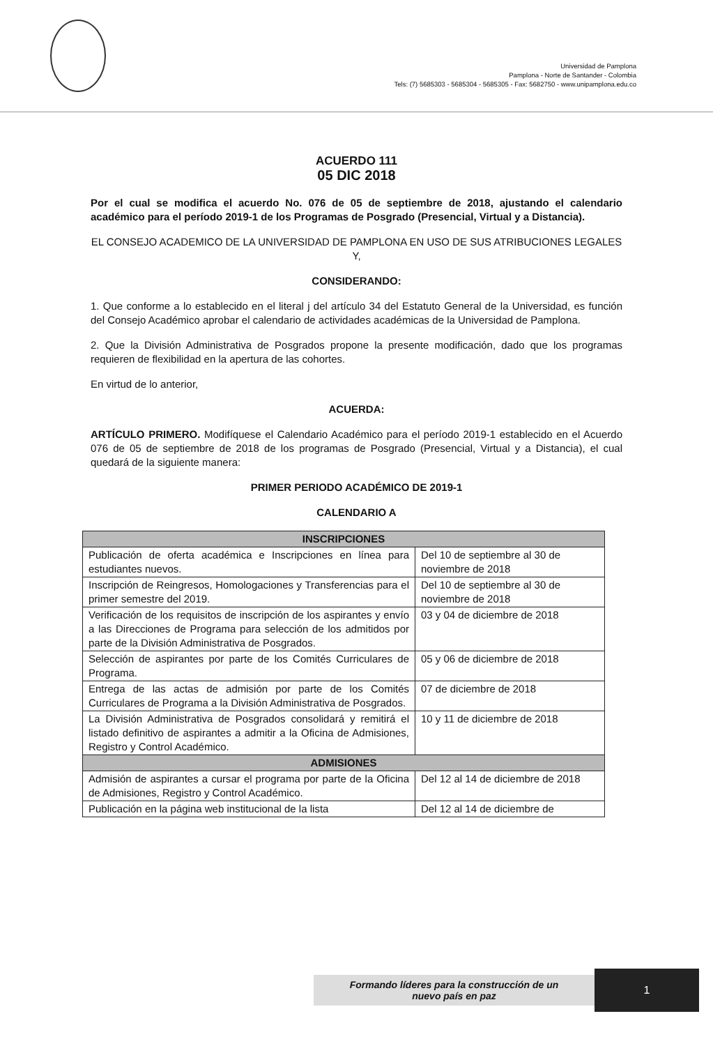Universidad de Pamplona
Pamplona - Norte de Santander - Colombia
Tels: (7) 5685303 - 5685304 - 5685305 - Fax: 5682750 - www.unipamplona.edu.co
ACUERDO 111
05 DIC 2018
Por el cual se modifica el acuerdo No. 076 de 05 de septiembre de 2018, ajustando el calendario académico para el período 2019-1 de los Programas de Posgrado (Presencial, Virtual y a Distancia).
EL CONSEJO ACADEMICO DE LA UNIVERSIDAD DE PAMPLONA EN USO DE SUS ATRIBUCIONES LEGALES Y,
CONSIDERANDO:
1. Que conforme a lo establecido en el literal j del artículo 34 del Estatuto General de la Universidad, es función del Consejo Académico aprobar el calendario de actividades académicas de la Universidad de Pamplona.
2. Que la División Administrativa de Posgrados propone la presente modificación, dado que los programas requieren de flexibilidad en la apertura de las cohortes.
En virtud de lo anterior,
ACUERDA:
ARTÍCULO PRIMERO. Modifíquese el Calendario Académico para el período 2019-1 establecido en el Acuerdo 076 de 05 de septiembre de 2018 de los programas de Posgrado (Presencial, Virtual y a Distancia), el cual quedará de la siguiente manera:
PRIMER PERIODO ACADÉMICO DE 2019-1
CALENDARIO A
| INSCRIPCIONES | |
| --- | --- |
| Publicación de oferta académica e Inscripciones en línea para estudiantes nuevos. | Del 10 de septiembre al 30 de noviembre de 2018 |
| Inscripción de Reingresos, Homologaciones y Transferencias para el primer semestre del 2019. | Del 10 de septiembre al 30 de noviembre de 2018 |
| Verificación de los requisitos de inscripción de los aspirantes y envío a las Direcciones de Programa para selección de los admitidos por parte de la División Administrativa de Posgrados. | 03 y 04 de diciembre de 2018 |
| Selección de aspirantes por parte de los Comités Curriculares de Programa. | 05 y 06 de diciembre de 2018 |
| Entrega de las actas de admisión por parte de los Comités Curriculares de Programa a la División Administrativa de Posgrados. | 07 de diciembre de 2018 |
| La División Administrativa de Posgrados consolidará y remitirá el listado definitivo de aspirantes a admitir a la Oficina de Admisiones, Registro y Control Académico. | 10 y 11 de diciembre de 2018 |
| ADMISIONES | |
| Admisión de aspirantes a cursar el programa por parte de la Oficina de Admisiones, Registro y Control Académico. | Del 12 al 14 de diciembre de 2018 |
| Publicación en la página web institucional de la lista | Del 12 al 14 de diciembre de |
Formando líderes para la construcción de un
nuevo país en paz
1